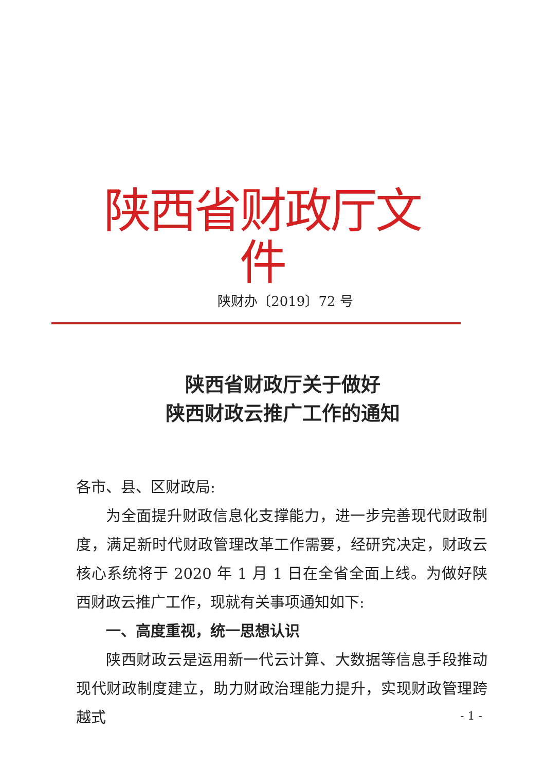陕西省财政厅文件
陕财办〔2019〕72 号
陕西省财政厅关于做好
陕西财政云推广工作的通知
各市、县、区财政局:
为全面提升财政信息化支撑能力，进一步完善现代财政制度，满足新时代财政管理改革工作需要，经研究决定，财政云核心系统将于 2020 年 1 月 1 日在全省全面上线。为做好陕西财政云推广工作，现就有关事项通知如下:
一、高度重视，统一思想认识
陕西财政云是运用新一代云计算、大数据等信息手段推动现代财政制度建立，助力财政治理能力提升，实现财政管理跨越式
- 1 -